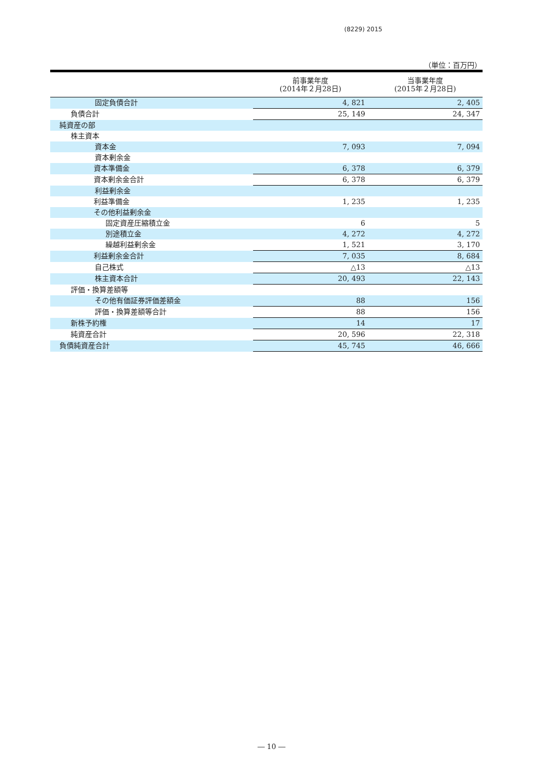(8229) 2015
（単位：百万円）
| | 前事業年度 (2014年２月28日) | 当事業年度 (2015年２月28日) |
| --- | --- | --- |
| 固定負債合計 | 4, 821 | 2, 405 |
| 負債合計 | 25, 149 | 24, 347 |
| 純資産の部 | | |
| 株主資本 | | |
| 資本金 | 7, 093 | 7, 094 |
| 資本剰余金 | | |
| 資本準備金 | 6, 378 | 6, 379 |
| 資本剰余金合計 | 6, 378 | 6, 379 |
| 利益剰余金 | | |
| 利益準備金 | 1, 235 | 1, 235 |
| その他利益剰余金 | | |
| 固定資産圧縮積立金 | 6 | 5 |
| 別途積立金 | 4, 272 | 4, 272 |
| 繰越利益剰余金 | 1, 521 | 3, 170 |
| 利益剰余金合計 | 7, 035 | 8, 684 |
| 自己株式 | △13 | △13 |
| 株主資本合計 | 20, 493 | 22, 143 |
| 評価・換算差額等 | | |
| その他有価証券評価差額金 | 88 | 156 |
| 評価・換算差額等合計 | 88 | 156 |
| 新株予約権 | 14 | 17 |
| 純資産合計 | 20, 596 | 22, 318 |
| 負債純資産合計 | 45, 745 | 46, 666 |
― 10 ―